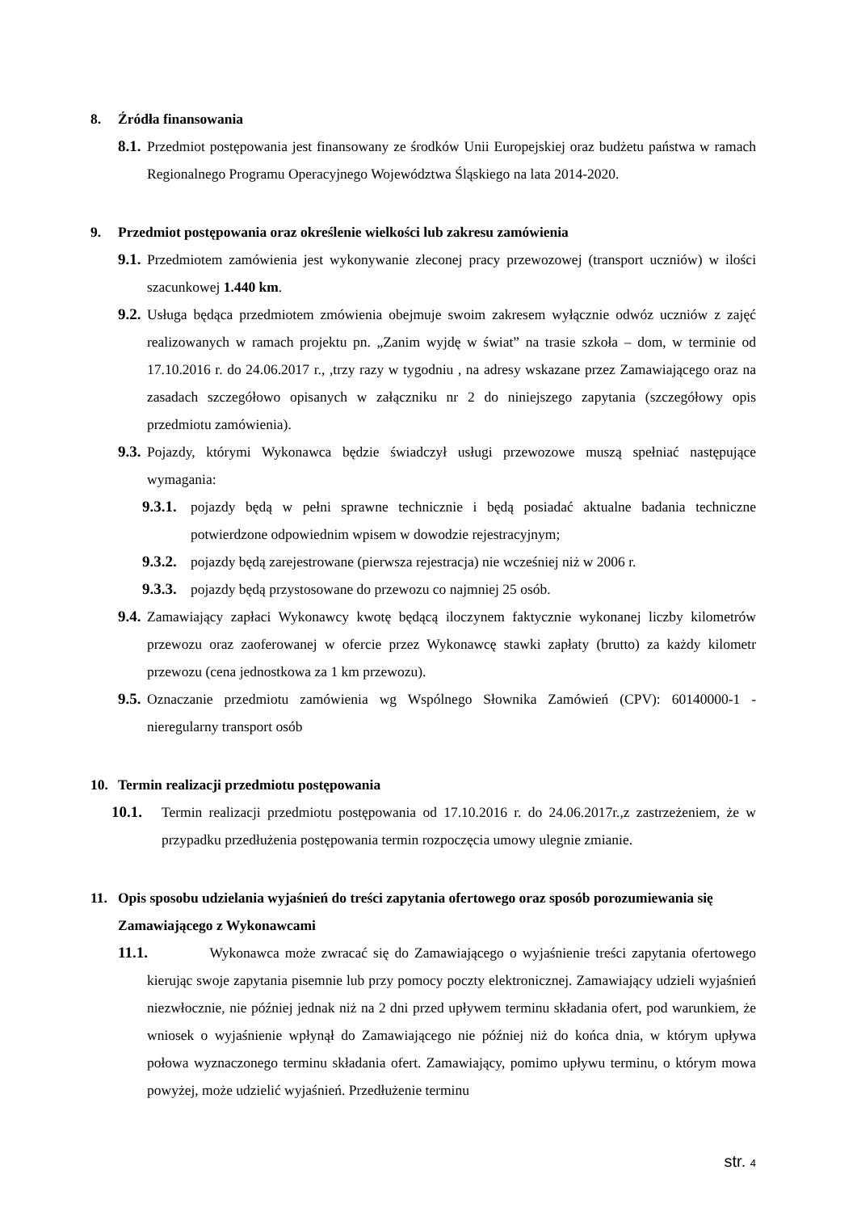8. Źródła finansowania
8.1. Przedmiot postępowania jest finansowany ze środków Unii Europejskiej oraz budżetu państwa w ramach Regionalnego Programu Operacyjnego Województwa Śląskiego na lata 2014-2020.
9. Przedmiot postępowania oraz określenie wielkości lub zakresu zamówienia
9.1. Przedmiotem zamówienia jest wykonywanie zleconej pracy przewozowej (transport uczniów) w ilości szacunkowej 1.440 km.
9.2. Usługa będąca przedmiotem zmówienia obejmuje swoim zakresem wyłącznie odwóz uczniów z zajęć realizowanych w ramach projektu pn. „Zanim wyjdę w świat” na trasie szkoła – dom, w terminie od 17.10.2016 r. do 24.06.2017 r., ,trzy razy w tygodniu , na adresy wskazane przez Zamawiającego oraz na zasadach szczegółowo opisanych w załączniku nr 2 do niniejszego zapytania (szczegółowy opis przedmiotu zamówienia).
9.3. Pojazdy, którymi Wykonawca będzie świadczył usługi przewozowe muszą spełniać następujące wymagania:
9.3.1. pojazdy będą w pełni sprawne technicznie i będą posiadać aktualne badania techniczne potwierdzone odpowiednim wpisem w dowodzie rejestracyjnym;
9.3.2. pojazdy będą zarejestrowane (pierwsza rejestracja) nie wcześniej niż w 2006 r.
9.3.3. pojazdy będą przystosowane do przewozu co najmniej 25 osób.
9.4. Zamawiający zapłaci Wykonawcy kwotę będącą iloczynem faktycznie wykonanej liczby kilometrów przewozu oraz zaoferowanej w ofercie przez Wykonawcę stawki zapłaty (brutto) za każdy kilometr przewozu (cena jednostkowa za 1 km przewozu).
9.5. Oznaczanie przedmiotu zamówienia wg Wspólnego Słownika Zamówień (CPV): 60140000-1 - nieregularny transport osób
10. Termin realizacji przedmiotu postępowania
10.1. Termin realizacji przedmiotu postępowania od 17.10.2016 r. do 24.06.2017r.,z zastrzeżeniem, że w przypadku przedłużenia postępowania termin rozpoczęcia umowy ulegnie zmianie.
11. Opis sposobu udzielania wyjaśnień do treści zapytania ofertowego oraz sposób porozumiewania się Zamawiającego z Wykonawcami
11.1. Wykonawca może zwracać się do Zamawiającego o wyjaśnienie treści zapytania ofertowego kierując swoje zapytania pisemnie lub przy pomocy poczty elektronicznej. Zamawiający udzieli wyjaśnień niezwłocznie, nie później jednak niż na 2 dni przed upływem terminu składania ofert, pod warunkiem, że wniosek o wyjaśnienie wpłynął do Zamawiającego nie później niż do końca dnia, w którym upływa połowa wyznaczonego terminu składania ofert. Zamawiający, pomimo upływu terminu, o którym mowa powyżej, może udzielić wyjaśnień. Przedłużenie terminu
str. 4